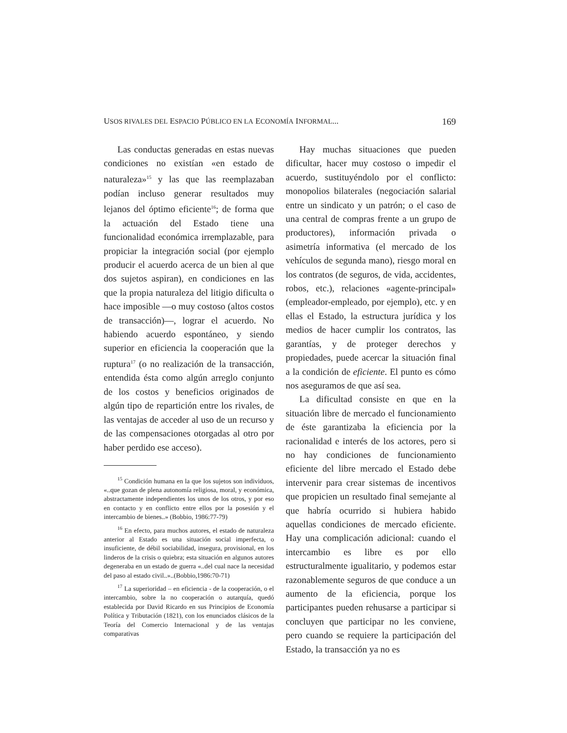USOS RIVALES DEL ESPACIO PÚBLICO EN LA ECONOMÍA INFORMAL... 169
Las conductas generadas en estas nuevas condiciones no existían «en estado de naturaleza»<sup>15</sup> y las que las reemplazaban podían incluso generar resultados muy lejanos del óptimo eficiente<sup>16</sup>; de forma que la actuación del Estado tiene una funcionalidad económica irremplazable, para propiciar la integración social (por ejemplo producir el acuerdo acerca de un bien al que dos sujetos aspiran), en condiciones en las que la propia naturaleza del litigio dificulta o hace imposible —o muy costoso (altos costos de transacción)—, lograr el acuerdo. No habiendo acuerdo espontáneo, y siendo superior en eficiencia la cooperación que la ruptura<sup>17</sup> (o no realización de la transacción, entendida ésta como algún arreglo conjunto de los costos y beneficios originados de algún tipo de repartición entre los rivales, de las ventajas de acceder al uso de un recurso y de las compensaciones otorgadas al otro por haber perdido ese acceso).
<sup>15</sup> Condición humana en la que los sujetos son individuos, «..que gozan de plena autonomía religiosa, moral, y económica, abstractamente independientes los unos de los otros, y por eso en contacto y en conflicto entre ellos por la posesión y el intercambio de bienes..» (Bobbio, 1986:77-79)
<sup>16</sup> En efecto, para muchos autores, el estado de naturaleza anterior al Estado es una situación social imperfecta, o insuficiente, de débil sociabilidad, insegura, provisional, en los linderos de la crisis o quiebra; esta situación en algunos autores degeneraba en un estado de guerra «..del cual nace la necesidad del paso al estado civil..»..(Bobbio,1986:70-71)
<sup>17</sup> La superioridad – en eficiencia - de la cooperación, o el intercambio, sobre la no cooperación o autarquía, quedó establecida por David Ricardo en sus Principios de Economía Política y Tributación (1821), con los enunciados clásicos de la Teoría del Comercio Internacional y de las ventajas comparativas
Hay muchas situaciones que pueden dificultar, hacer muy costoso o impedir el acuerdo, sustituyéndolo por el conflicto: monopolios bilaterales (negociación salarial entre un sindicato y un patrón; o el caso de una central de compras frente a un grupo de productores), información privada o asimetría informativa (el mercado de los vehículos de segunda mano), riesgo moral en los contratos (de seguros, de vida, accidentes, robos, etc.), relaciones «agente-principal» (empleador-empleado, por ejemplo), etc. y en ellas el Estado, la estructura jurídica y los medios de hacer cumplir los contratos, las garantías, y de proteger derechos y propiedades, puede acercar la situación final a la condición de eficiente. El punto es cómo nos aseguramos de que así sea.
La dificultad consiste en que en la situación libre de mercado el funcionamiento de éste garantizaba la eficiencia por la racionalidad e interés de los actores, pero si no hay condiciones de funcionamiento eficiente del libre mercado el Estado debe intervenir para crear sistemas de incentivos que propicien un resultado final semejante al que habría ocurrido si hubiera habido aquellas condiciones de mercado eficiente. Hay una complicación adicional: cuando el intercambio es libre es por ello estructuralmente igualitario, y podemos estar razonablemente seguros de que conduce a un aumento de la eficiencia, porque los participantes pueden rehusarse a participar si concluyen que participar no les conviene, pero cuando se requiere la participación del Estado, la transacción ya no es